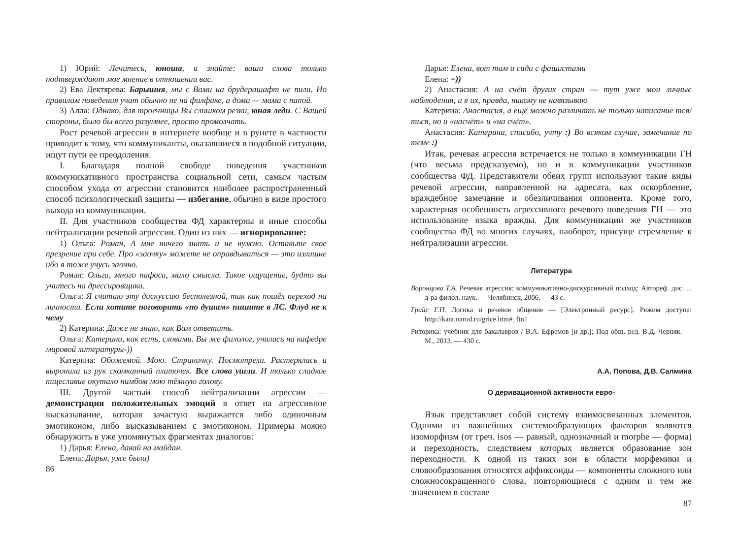1) Юрий: Лечитесь, юноша, и знайте: ваши слова только подтверждают мое мнение в отношении вас.
2) Ева Дектярева: Барышня, мы с Вами на брудерашафт не пили. Но правилам поведения учат обычно не на филфаке, а дома — мама с папой.
3) Алла: Однако, для троечницы Вы слишком резки, юная леди. С Вашей стороны, было бы всего разумнее, просто промолчать.
Рост речевой агрессии в интернете вообще и в рунете в частности приводит к тому, что коммуниканты, оказавшиеся в подобной ситуации, ищут пути ее преодоления.
I. Благодаря полной свободе поведения участников коммуникативного пространства социальной сети, самым частым способом ухода от агрессии становится наиболее распространенный способ психологический защиты — избегание, обычно в виде простого выхода из коммуникации.
II. Для участников сообщества ФД характерны и иные способы нейтрализации речевой агрессии. Один из них — игнорирование:
1) Ольга: Роман, А мне ничего знать и не нужно. Оставьте свое презрение при себе. Про «заочку» можете не оправдываться — это излишне ибо я тоже учусь заочно.
Роман: Ольга, много пафоса, мало смысла. Такое ощущение, будто вы учитесь на дрессировщика.
Ольга: Я считаю эту дискуссию бесполезной, так как пошёл переход на личности. Если хотите поговорить «по душам» пишите в ЛС. Флуд не к чему
2) Катерина: Даже не знаю, как Вам ответить.
Ольга: Катерина, как есть, словами. Вы же филолог, учились на кафедре мировой литературы-))
Катерина: Обожемой. Мою. Страничку. Посмотрели. Растерялась и выронила из рук скомканный платочек. Все слова ушли. И только сладкое тщеславие окутало нимбом мою тёмную голову.
III. Другой частый способ нейтрализации агрессии — демонстрация положительных эмоций в ответ на агрессивное высказывание, которая зачастую выражается либо одиночным эмотиконом, либо высказыванием с эмотиконом. Примеры можно обнаружить в уже упомянутых фрагментах диалогов:
1) Дарья: Елена, давай на майдан.
Елена: Дарья, уже была)
86
Дарья: Елена, вот там и сиди с фашистами
Елена: =))
2) Анастасия: А на счёт других стран — тут уже мои личные наблюдения, и я их, правда, никому не навязываю
Катерина: Анастасия, а ещё можно различать не только написание тся/ться, но и «насчёт» и «на счёт».
Анастасия: Катерина, спасибо, учту :) Во всяком случае, замечание по теме :)
Итак, речевая агрессия встречается не только в коммуникации ГН (что весьма предсказуемо), но и в коммуникации участников сообщества ФД. Представители обеих групп используют такие виды речевой агрессии, направленной на адресата, как оскорбление, враждебное замечание и обезличивания оппонента. Кроме того, характерная особенность агрессивного речевого поведения ГН — это использование языка вражды. Для коммуникации же участников сообщества ФД во многих случаях, наоборот, присуще стремление к нейтрализации агрессии.
Литература
Воронцова Т.А. Речевая агрессия: коммуникативно-дискурсивный подход: Автореф. дис. ... д-ра филол. наук. — Челябинск, 2006. — 43 с.
Грайс Г.П. Логика и речевое общение — [Электронный ресурс]. Режим доступа: http://kant.narod.ru/grice.htm#_ftn1
Риторика: учебник для бакалавров / В.А. Ефремов [и др.]; Под общ. ред. В.Д. Черняк. — М., 2013. — 430 с.
А.А. Попова, Д.В. Салмина
О деривационной активности евро-
Язык представляет собой систему взаимосвязанных элементов. Одними из важнейших системообразующих факторов являются изоморфизм (от греч. isos — равный, однозначный и morphe — форма) и переходность, следствием которых является образование зон переходности. К одной из таких зон в области морфемики и словообразования относятся аффиксоиды — компоненты сложного или сложносокращенного слова, повторяющиеся с одним и тем же значением в составе
87